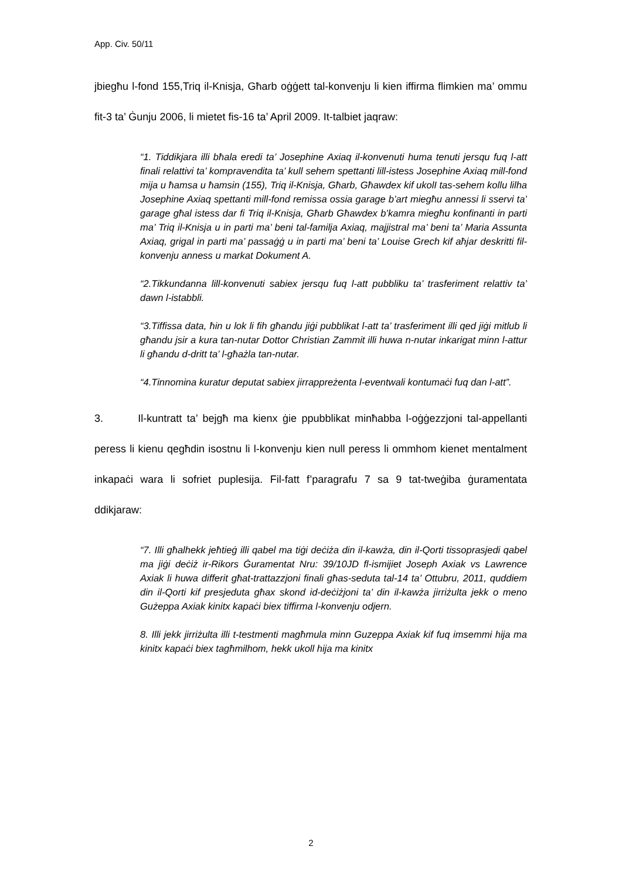App. Civ. 50/11
jbiegħu l-fond 155,Triq il-Knisja, Għarb oġġett tal-konvenju li kien iffirma flimkien ma’ ommu fit-3 ta’ Ġunju 2006, li mietet fis-16 ta’ April 2009. It-talbiet jaqraw:
“1. Tiddikjara illi bħala eredi ta’ Josephine Axiaq il-konvenuti huma tenuti jersqu fuq l-att finali relattivi ta’ kompravendita ta’ kull sehem spettanti lill-istess Josephine Axiaq mill-fond mija u ħamsa u ħamsin (155), Triq il-Knisja, Għarb, Għawdex kif ukolI tas-sehem kollu lilha Josephine Axiaq spettanti mill-fond remissa ossia garage b’art miegħu annessi li sservi ta’ garage għal istess dar fi Triq il-Knisja, Għarb Għawdex b’kamra miegħu konfinanti in parti ma’ Triq il-Knisja u in parti ma’ beni tal-familja Axiaq, majjistral ma’ beni ta’ Maria Assunta Axiaq, grigal in parti ma’ passaġġ u in parti ma’ beni ta’ Louise Grech kif aħjar deskritti fil-konvenju anness u markat Dokument A.
“2.Tikkundanna lill-konvenuti sabiex jersqu fuq l-att pubbliku ta’ trasferiment relattiv ta’ dawn l-istabbli.
“3.Tiffissa data, ħin u lok li fih għandu jiġi pubblikat l-att ta’ trasferiment illi qed jiġi mitlub li għandu jsir a kura tan-nutar Dottor Christian Zammit illi huwa n-nutar inkarigat minn l-attur li għandu d-dritt ta’ l-għażla tan-nutar.
“4.Tinnomina kuratur deputat sabiex jirrappreżenta l-eventwali kontumaċi fuq dan l-att”.
3. Il-kuntratt ta’ bejgħ ma kienx ġie ppubblikat minħabba l-oġġezzjoni tal-appellanti peress li kienu qegħdin isostnu li l-konvenju kien null peress li ommhom kienet mentalment inkapaċi wara li sofriet puplesija. Fil-fatt f’paragrafu 7 sa 9 tat-tweġiba ġuramentata ddikjaraw:
“7. Illi għalhekk jeħtieġ illi qabel ma tiġi deċiża din il-kawża, din il-Qorti tissoprasjedi qabel ma jiġi deċiż ir-Rikors Ġuramentat Nru: 39/10JD fl-ismijiet Joseph Axiak vs Lawrence Axiak li huwa differit għat-trattazzjoni finali għas-seduta tal-14 ta’ Ottubru, 2011, quddiem din il-Qorti kif presjeduta għax skond id-deċiżjoni ta’ din il-kawża jirriżulta jekk o meno Gużeppa Axiak kinitx kapaċi biex tiffirma l-konvenju odjern.
8. Illi jekk jirriżulta illi t-testmenti magħmula minn Guzeppa Axiak kif fuq imsemmi hija ma kinitx kapaċi biex tagħmilhom, hekk ukoll hija ma kinitx
2